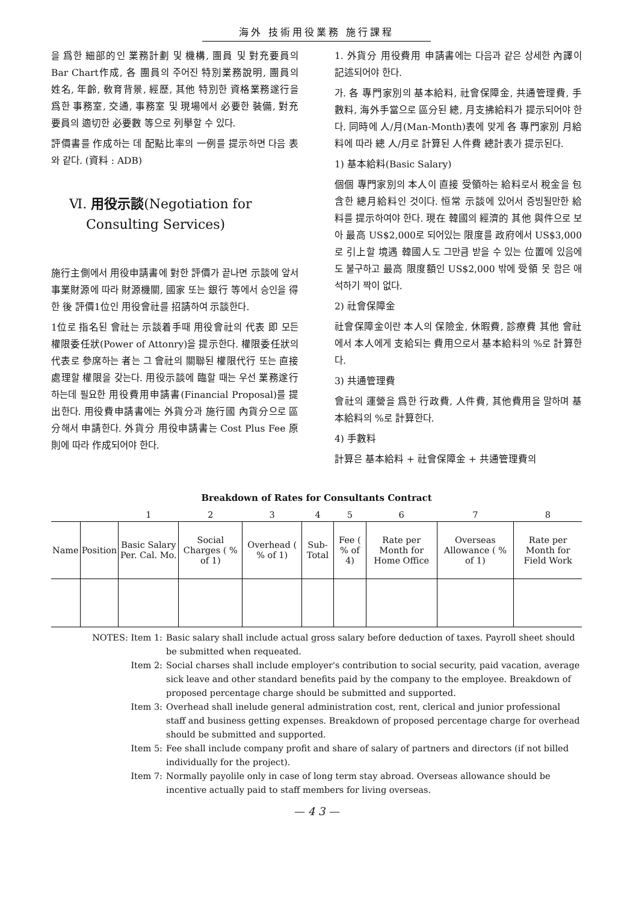海外 技術用役業務 施行課程
을 爲한 細部的인 業務計劃 및 機構, 團員 및 對充要員의 Bar Chart作成, 各 團員의 주어진 特別業務說明, 團員의 姓名, 年齡, 敎育背景, 經歷, 其他 特別한 資格業務遂行을 爲한 事務室, 交通, 事務室 및 現場에서 必要한 裝備, 對充要員의 適切한 必要數 等으로 列擧할 수 있다.
評價書를 作成하는 데 配點比率의 一例를 提示하면 다음 表와 같다. (資料 : ADB)
Ⅵ. 用役示談(Negotiation for
Consulting Services)
施行主側에서 用役申請書에 對한 評價가 끝나면 示談에 앞서 事業財源에 따라 財源機關, 國家 또는 銀行 等에서 승인을 得한 後 評價1位인 用役會社를 招請하여 示談한다.
1位로 指名된 會社는 示談着手때 用役會社의 代表 即 모든 權限委任狀(Power of Attonry)을 提示한다. 權限委任狀의 代表로 參席하는 者는 그 會社의 關聯된 權限代行 또는 直接 處理할 權限을 갖는다. 用役示談에 臨할 때는 우선 業務遂行하는데 필요한 用役費用申請書(Financial Proposal)를 提出한다. 用役費申請書에는 外貨分과 施行國 內貨分으로 區分해서 申請한다. 外貨分 用役申請書는 Cost Plus Fee 原則에 따라 作成되어야 한다.
1. 外貨分 用役費用 申請書에는 다음과 같은 상세한 內譯이 記述되어야 한다.
가. 各 專門家別의 基本給料, 社會保障金, 共通管理費, 手數料, 海外手當으로 區分된 總, 月支拂給料가 提示되어야 한다. 同時에 人/月(Man-Month)表에 맞게 各 專門家別 月給料에 따라 總 人/月로 計算된 人件費 總計表가 提示된다.
1) 基本給料(Basic Salary)
個個 專門家別의 本人이 直接 受領하는 給料로서 稅金을 包含한 總月給料인 것이다. 恒常 示談에 있어서 증빙될만한 給料를 提示하여야 한다. 現在 韓國의 經濟的 其他 與件으로 보아 最高 US$2,000로 되어있는 限度를 政府에서 US$3,000로 引上할 境遇 韓國人도 그만큼 받을 수 있는 位置에 있음에도 불구하고 最高 限度額인 US$2,000 밖에 受領 못 함은 애석하기 짝이 없다.
2) 社會保障金
社會保障金이란 本人의 保險金, 休暇費, 診療費 其他 會社에서 本人에게 支給되는 費用으로서 基本給料의 %로 計算한다.
3) 共通管理費
會社의 運營을 爲한 行政費, 人件費, 其他費用을 말하며 基本給料의 %로 計算한다.
4) 手數料
計算은 基本給料 + 社會保障金 + 共通管理費의
Breakdown of Rates for Consultants Contract
| | | 1 | 2 | 3 | 4 | 5 | 6 | 7 | 8 |
| --- | --- | --- | --- | --- | --- | --- | --- | --- | --- |
| Name | Position | Basic Salary Per. Cal. Mo. | Social Charges ( % of 1) | Overhead ( % of 1) | Sub-Total | Fee ( % of 4) | Rate per Month for Home Office | Overseas Allowance ( % of 1) | Rate per Month for Field Work |
NOTES: Item 1: Basic salary shall include actual gross salary before deduction of taxes. Payroll sheet should be submitted when requeated.
Item 2: Social charses shall include employer's contribution to social security, paid vacation, average sick leave and other standard benefits paid by the company to the employee. Breakdown of proposed percentage charge should be submitted and supported.
Item 3: Overhead shall inelude general administration cost, rent, clerical and junior professional staff and business getting expenses. Breakdown of proposed percentage charge for overhead should be submitted and supported.
Item 5: Fee shall include company profit and share of salary of partners and directors (if not billed individually for the project).
Item 7: Normally payolile only in case of long term stay abroad. Overseas allowance should be incentive actually paid to staff members for living overseas.
— 4 3 —